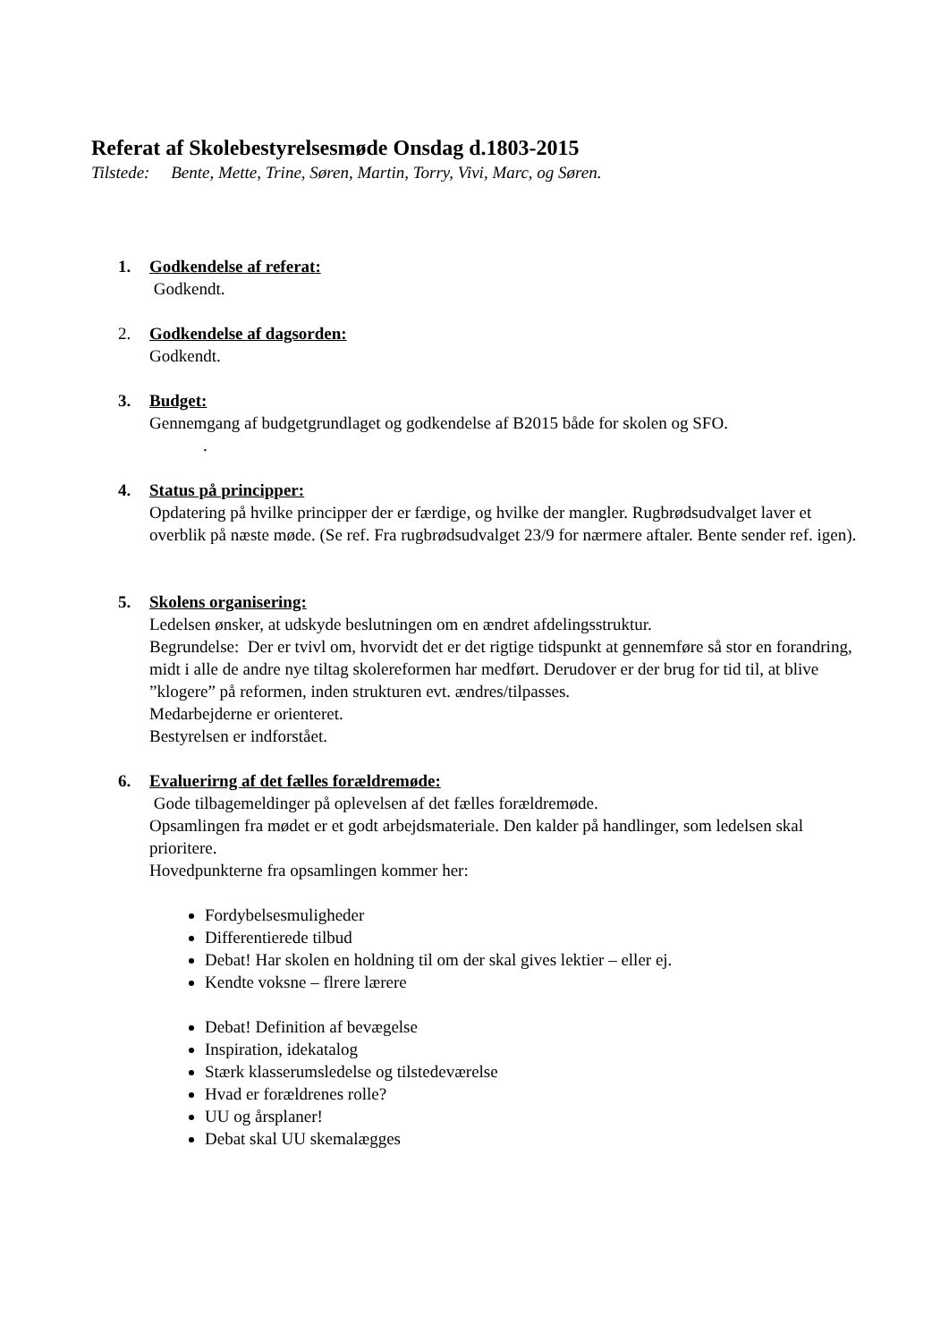Referat af Skolebestyrelsesmøde Onsdag d.1803-2015
Tilstede: Bente, Mette, Trine, Søren, Martin, Torry, Vivi, Marc, og Søren.
1. Godkendelse af referat:
Godkendt.
2. Godkendelse af dagsorden:
Godkendt.
3. Budget:
Gennemgang af budgetgrundlaget og godkendelse af B2015 både for skolen og SFO.
.
4. Status på principper:
Opdatering på hvilke principper der er færdige, og hvilke der mangler. Rugbrødsudvalget laver et overblik på næste møde. (Se ref. Fra rugbrødsudvalget 23/9 for nærmere aftaler. Bente sender ref. igen).
5. Skolens organisering:
Ledelsen ønsker, at udskyde beslutningen om en ændret afdelingsstruktur.
Begrundelse: Der er tvivl om, hvorvidt det er det rigtige tidspunkt at gennemføre så stor en forandring, midt i alle de andre nye tiltag skolereformen har medført. Derudover er der brug for tid til, at blive ”klogere” på reformen, inden strukturen evt. ændres/tilpasses.
Medarbejderne er orienteret.
Bestyrelsen er indforstået.
6. Evaluerirng af det fælles forældremøde:
Gode tilbagemeldinger på oplevelsen af det fælles forældremøde.
Opsamlingen fra mødet er et godt arbejdsmateriale. Den kalder på handlinger, som ledelsen skal prioritere.
Hovedpunkterne fra opsamlingen kommer her:
Fordybelsesmuligheder
Differentierede tilbud
Debat! Har skolen en holdning til om der skal gives lektier – eller ej.
Kendte voksne – flrere lærere
Debat! Definition af bevægelse
Inspiration, idekatalog
Stærk klasserumsledelse og tilstedeværelse
Hvad er forældrenes rolle?
UU og årsplaner!
Debat skal UU skemalægges